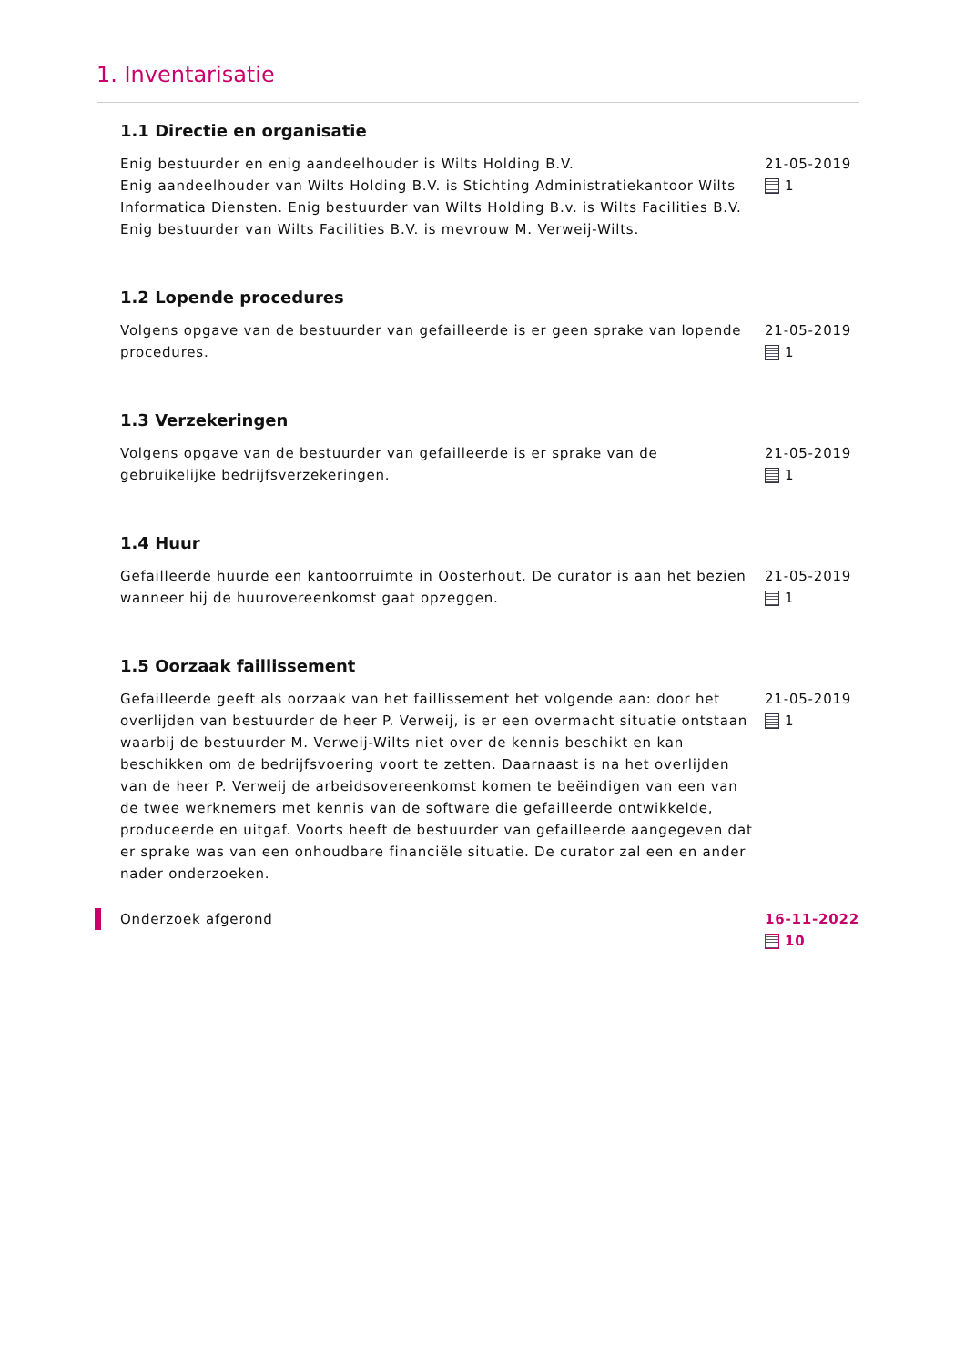1. Inventarisatie
1.1 Directie en organisatie
Enig bestuurder en enig aandeelhouder is Wilts Holding B.V.
Enig aandeelhouder van Wilts Holding B.V. is Stichting Administratiekantoor Wilts Informatica Diensten. Enig bestuurder van Wilts Holding B.v. is Wilts Facilities B.V.
Enig bestuurder van Wilts Facilities B.V. is mevrouw M. Verweij-Wilts.
21-05-2019
1
1.2 Lopende procedures
Volgens opgave van de bestuurder van gefailleerde is er geen sprake van lopende procedures.
21-05-2019
1
1.3 Verzekeringen
Volgens opgave van de bestuurder van gefailleerde is er sprake van de gebruikelijke bedrijfsverzekeringen.
21-05-2019
1
1.4 Huur
Gefailleerde huurde een kantoorruimte in Oosterhout. De curator is aan het bezien wanneer hij de huurovereenkomst gaat opzeggen.
21-05-2019
1
1.5 Oorzaak faillissement
Gefailleerde geeft als oorzaak van het faillissement het volgende aan: door het overlijden van bestuurder de heer P. Verweij, is er een overmacht situatie ontstaan waarbij de bestuurder M. Verweij-Wilts niet over de kennis beschikt en kan beschikken om de bedrijfsvoering voort te zetten. Daarnaast is na het overlijden van de heer P. Verweij de arbeidsovereenkomst komen te beëindigen van een van de twee werknemers met kennis van de software die gefailleerde ontwikkelde, produceerde en uitgaf. Voorts heeft de bestuurder van gefailleerde aangegeven dat er sprake was van een onhoudbare financiële situatie. De curator zal een en ander nader onderzoeken.
21-05-2019
1
Onderzoek afgerond 16-11-2022
10